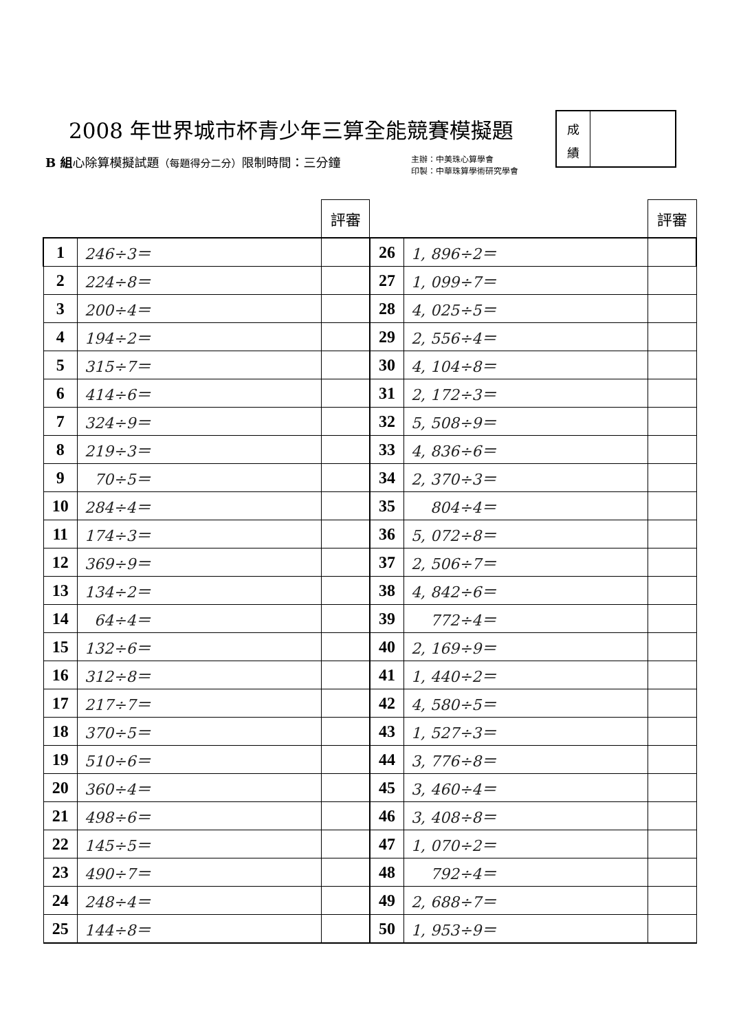2008 年世界城市杯青少年三算全能競賽模擬題
B 組心除算模擬試題（每題得分二分）限制時間：三分鐘
主辦：中美珠心算學會
印製：中華珠算學術研究學會
成
績
| | | 評審 | | | 評審 |
| 1 | 246÷3＝ | | 26 | 1, 896÷2＝ | |
| 2 | 224÷8＝ | | 27 | 1, 099÷7＝ | |
| 3 | 200÷4＝ | | 28 | 4, 025÷5＝ | |
| 4 | 194÷2＝ | | 29 | 2, 556÷4＝ | |
| 5 | 315÷7＝ | | 30 | 4, 104÷8＝ | |
| 6 | 414÷6＝ | | 31 | 2, 172÷3＝ | |
| 7 | 324÷9＝ | | 32 | 5, 508÷9＝ | |
| 8 | 219÷3＝ | | 33 | 4, 836÷6＝ | |
| 9 | 70÷5＝ | | 34 | 2, 370÷3＝ | |
| 10 | 284÷4＝ | | 35 | 804÷4＝ | |
| 11 | 174÷3＝ | | 36 | 5, 072÷8＝ | |
| 12 | 369÷9＝ | | 37 | 2, 506÷7＝ | |
| 13 | 134÷2＝ | | 38 | 4, 842÷6＝ | |
| 14 | 64÷4＝ | | 39 | 772÷4＝ | |
| 15 | 132÷6＝ | | 40 | 2, 169÷9＝ | |
| 16 | 312÷8＝ | | 41 | 1, 440÷2＝ | |
| 17 | 217÷7＝ | | 42 | 4, 580÷5＝ | |
| 18 | 370÷5＝ | | 43 | 1, 527÷3＝ | |
| 19 | 510÷6＝ | | 44 | 3, 776÷8＝ | |
| 20 | 360÷4＝ | | 45 | 3, 460÷4＝ | |
| 21 | 498÷6＝ | | 46 | 3, 408÷8＝ | |
| 22 | 145÷5＝ | | 47 | 1, 070÷2＝ | |
| 23 | 490÷7＝ | | 48 | 792÷4＝ | |
| 24 | 248÷4＝ | | 49 | 2, 688÷7＝ | |
| 25 | 144÷8＝ | | 50 | 1, 953÷9＝ | |